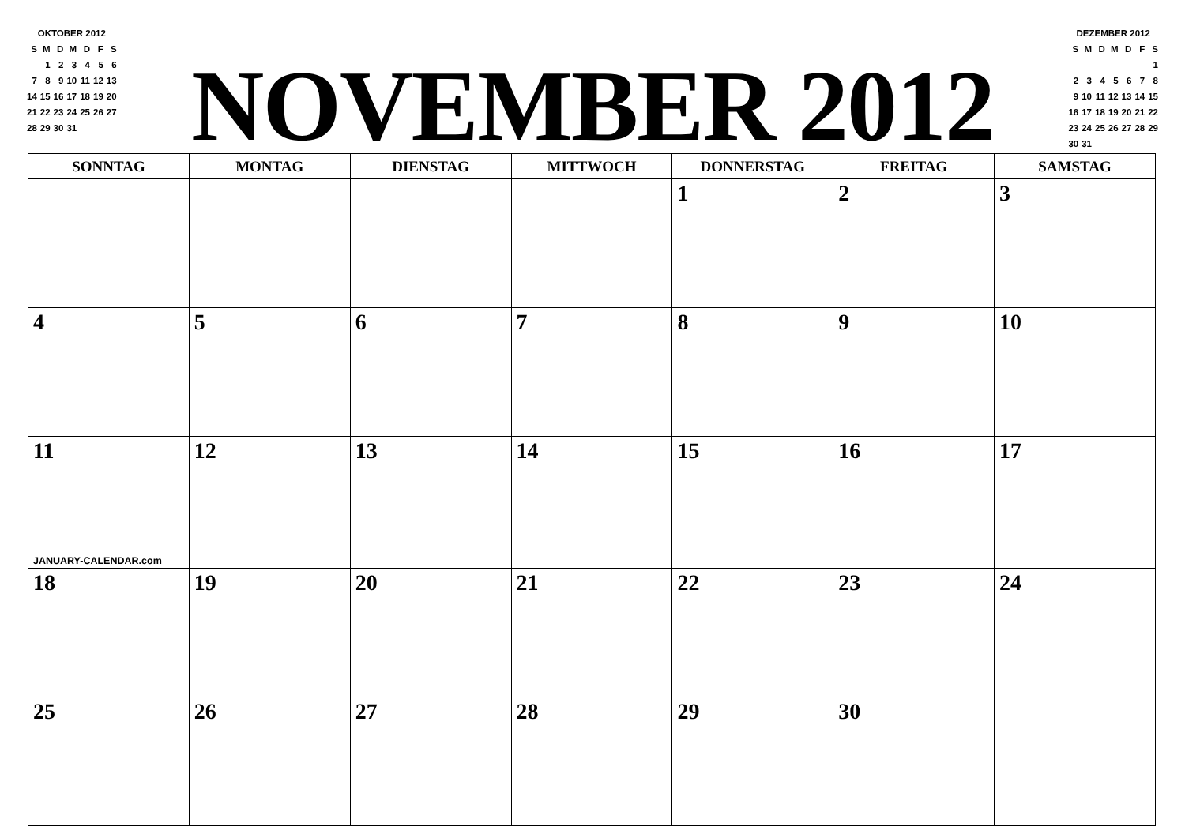OKTOBER 2012
| S | M | D | M | D | F | S |
| | 1 | 2 | 3 | 4 | 5 | 6 |
| 7 | 8 | 9 | 10 | 11 | 12 | 13 |
| 14 | 15 | 16 | 17 | 18 | 19 | 20 |
| 21 | 22 | 23 | 24 | 25 | 26 | 27 |
| 28 | 29 | 30 | 31 | | | |
NOVEMBER 2012
DEZEMBER 2012
| S | M | D | M | D | F | S |
| | | | | | | 1 |
| 2 | 3 | 4 | 5 | 6 | 7 | 8 |
| 9 | 10 | 11 | 12 | 13 | 14 | 15 |
| 16 | 17 | 18 | 19 | 20 | 21 | 22 |
| 23 | 24 | 25 | 26 | 27 | 28 | 29 |
| 30 | 31 | | | | | |
| SONNTAG | MONTAG | DIENSTAG | MITTWOCH | DONNERSTAG | FREITAG | SAMSTAG |
| --- | --- | --- | --- | --- | --- | --- |
| | | | | 1 | 2 | 3 |
| 4 | 5 | 6 | 7 | 8 | 9 | 10 |
| 11 JANUARY-CALENDAR.com | 12 | 13 | 14 | 15 | 16 | 17 |
| 18 | 19 | 20 | 21 | 22 | 23 | 24 |
| 25 | 26 | 27 | 28 | 29 | 30 | |